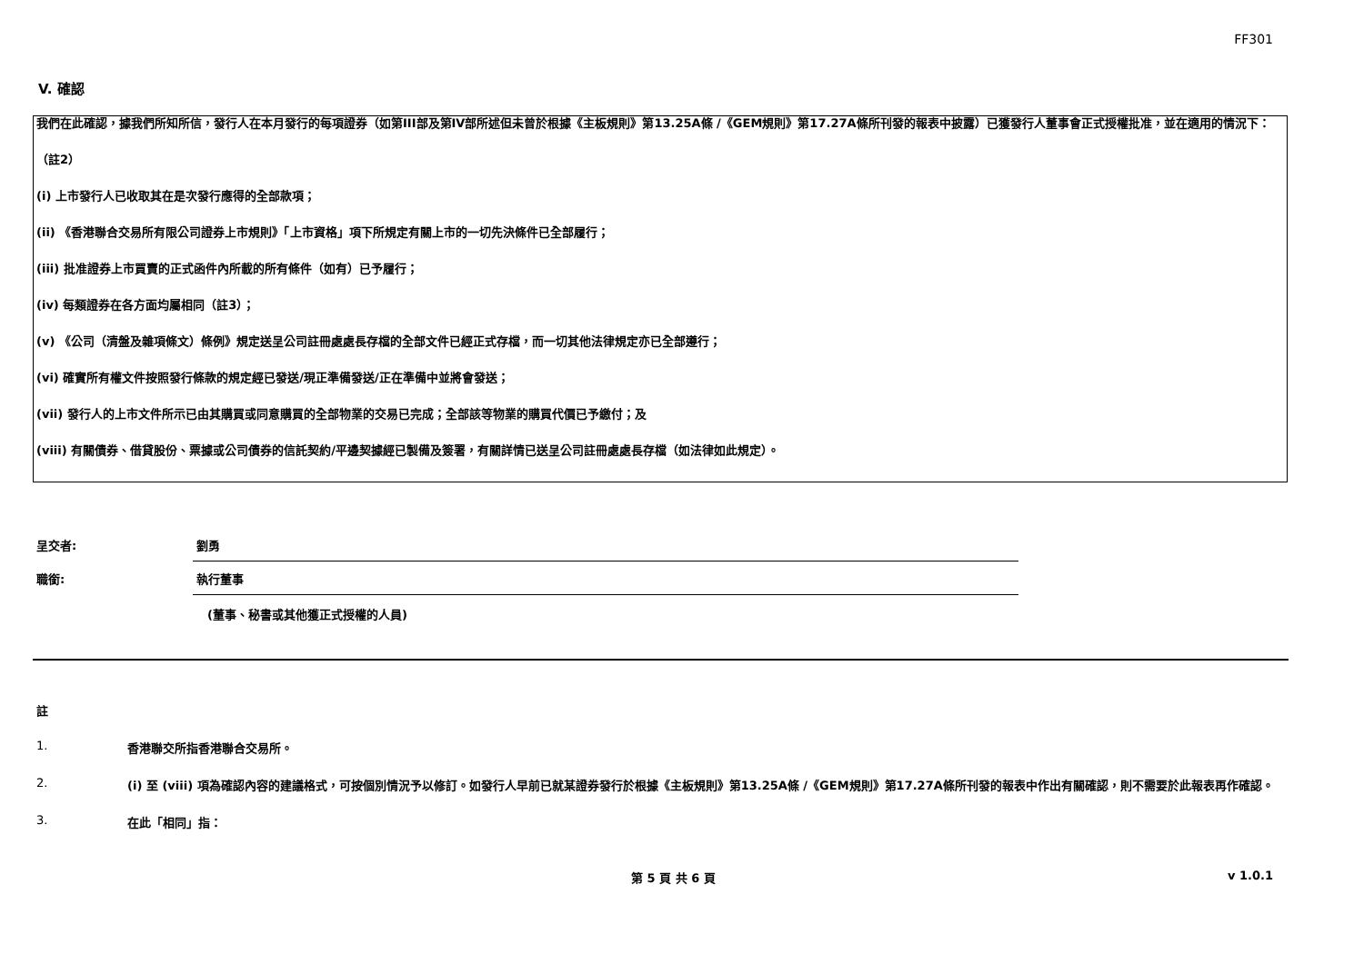FF301
V. 確認
我們在此確認，據我們所知所信，發行人在本月發行的每項證券（如第III部及第IV部所述但未曾於根據《主板規則》第13.25A條 /《GEM規則》第17.27A條所刊發的報表中披露）已獲發行人董事會正式授權批准，並在適用的情況下：
（註2）
(i) 上市發行人已收取其在是次發行應得的全部款項；
(ii) 《香港聯合交易所有限公司證券上市規則》「上市資格」項下所規定有關上市的一切先決條件已全部履行；
(iii) 批准證券上市買賣的正式函件內所載的所有條件（如有）已予履行；
(iv) 每類證券在各方面均屬相同（註3）；
(v) 《公司（清盤及雜項條文）條例》規定送呈公司註冊處處長存檔的全部文件已經正式存檔，而一切其他法律規定亦已全部遵行；
(vi) 確實所有權文件按照發行條款的規定經已發送/現正準備發送/正在準備中並將會發送；
(vii) 發行人的上市文件所示已由其購買或同意購買的全部物業的交易已完成；全部該等物業的購買代價已予繳付；及
(viii) 有關債券、借貸股份、票據或公司債券的信託契約/平邊契據經已製備及簽署，有關詳情已送呈公司註冊處處長存檔（如法律如此規定）。
呈交者:
劉勇
職銜:
執行董事
(董事、秘書或其他獲正式授權的人員)
註
1. 香港聯交所指香港聯合交易所。
2. (i) 至 (viii) 項為確認內容的建議格式，可按個別情況予以修訂。如發行人早前已就某證券發行於根據《主板規則》第13.25A條 /《GEM規則》第17.27A條所刊發的報表中作出有關確認，則不需要於此報表再作確認。
3. 在此「相同」指：
第 5 頁 共 6 頁 v 1.0.1